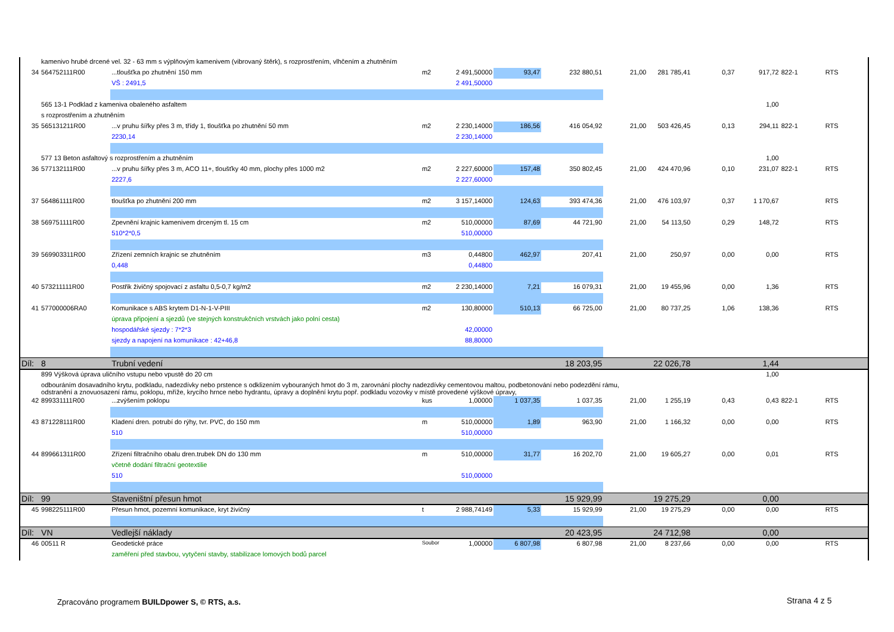| | kamenivo hrubé drcené vel. 32 - 63 mm s výplňovým kamenivem (vibrovaný štěrk), s rozprostřením, vlhčením a zhutněním | | | | | | | | | | | |
| 34 | 564752111R00 | ...tloušťka po zhutnění 150 mm | m2 | 2 491,50000 | 93,47 | 232 880,51 | 21,00 | 281 785,41 | 0,37 | 917,72 | 822-1 | RTS |
| | | VŠ : 2491,5 | | 2 491,50000 | | | | | | | | |
| | 565 13-1 Podklad z kameniva obaleného asfaltem | | | | | | | | | 1,00 | | |
| | s rozprostřením a zhutněním | | | | | | | | | | | |
| 35 | 565131211R00 | ...v pruhu šířky přes 3 m, třídy 1, tloušťka po zhutnění 50 mm | m2 | 2 230,14000 | 186,56 | 416 054,92 | 21,00 | 503 426,45 | 0,13 | 294,11 | 822-1 | RTS |
| | | 2230,14 | | 2 230,14000 | | | | | | | | |
| | 577 13 Beton asfaltový s rozprostřením a zhutněním | | | | | | | | | 1,00 | | |
| 36 | 577132111R00 | ...v pruhu šířky přes 3 m, ACO 11+, tloušťky 40 mm, plochy přes 1000 m2 | m2 | 2 227,60000 | 157,48 | 350 802,45 | 21,00 | 424 470,96 | 0,10 | 231,07 | 822-1 | RTS |
| | | 2227,6 | | 2 227,60000 | | | | | | | | |
| 37 | 564861111R00 | tloušťka po zhutnění 200 mm | m2 | 3 157,14000 | 124,63 | 393 474,36 | 21,00 | 476 103,97 | 0,37 | 1 170,67 | | RTS |
| 38 | 569751111R00 | Zpevnění krajnic kamenivem drceným tl. 15 cm | m2 | 510,00000 | 87,69 | 44 721,90 | 21,00 | 54 113,50 | 0,29 | 148,72 | | RTS |
| | | 510*2*0,5 | | 510,00000 | | | | | | | | |
| 39 | 569903311R00 | Zřízení zemních krajnic se zhutněním | m3 | 0,44800 | 462,97 | 207,41 | 21,00 | 250,97 | 0,00 | 0,00 | | RTS |
| | | 0,448 | | 0,44800 | | | | | | | | |
| 40 | 573211111R00 | Postřik živičný spojovací z asfaltu 0,5-0,7 kg/m2 | m2 | 2 230,14000 | 7,21 | 16 079,31 | 21,00 | 19 455,96 | 0,00 | 1,36 | | RTS |
| 41 | 577000006RA0 | Komunikace s ABS krytem D1-N-1-V-PIII | m2 | 130,80000 | 510,13 | 66 725,00 | 21,00 | 80 737,25 | 1,06 | 138,36 | | RTS |
| | | úprava připojení a sjezdů (ve stejných konstrukčních vrstvách jako polní cesta) | | | | | | | | | | |
| | | hospodářské sjezdy : 7*2*3 | | 42,00000 | | | | | | | | |
| | | sjezdy a napojení na komunikace : 42+46,8 | | 88,80000 | | | | | | | | |
| Díl: | 8 | Trubní vedení | | | | 18 203,95 | | 22 026,78 | | 1,44 | | |
| | 899 Výšková úprava uličního vstupu nebo vpustě do 20 cm | | | | | | | | | 1,00 | | |
| | odbouráním dosavadního krytu, podkladu, nadezdívky nebo prstence s odklizením vybouraných hmot do 3 m, zarovnání plochy nadezdívky cementovou maltou, podbetonování nebo podezdění rámu, odstranění a znovuosazení rámu, poklopu, mříže, krycího hrnce nebo hydrantu, úpravy a doplnění krytu popř. podkladu vozovky v místě provedené výškové úpravy, | | | | | | | | | | | |
| 42 | 899331111R00 | ...zvýšením poklopu | kus | 1,00000 | 1 037,35 | 1 037,35 | 21,00 | 1 255,19 | 0,43 | 0,43 | 822-1 | RTS |
| 43 | 871228111R00 | Kladení dren. potrubí do rýhy, tvr. PVC, do 150 mm | m | 510,00000 | 1,89 | 963,90 | 21,00 | 1 166,32 | 0,00 | 0,00 | | RTS |
| | | 510 | | 510,00000 | | | | | | | | |
| 44 | 899661311R00 | Zřízení filtračního obalu dren.trubek DN do 130 mm | m | 510,00000 | 31,77 | 16 202,70 | 21,00 | 19 605,27 | 0,00 | 0,01 | | RTS |
| | | včetně dodání filtrační geotextilie | | | | | | | | | | |
| | | 510 | | 510,00000 | | | | | | | | |
| Díl: | 99 | Staveništní přesun hmot | | | | 15 929,99 | | 19 275,29 | | 0,00 | | |
| 45 | 998225111R00 | Přesun hmot, pozemní komunikace, kryt živičný | t | 2 988,74149 | 5,33 | 15 929,99 | 21,00 | 19 275,29 | 0,00 | 0,00 | | RTS |
| Díl: | VN | Vedlejší náklady | | | | 20 423,95 | | 24 712,98 | | 0,00 | | |
| 46 | 00511 R | Geodetické práce | Soubor | 1,00000 | 6 807,98 | 6 807,98 | 21,00 | 8 237,66 | 0,00 | 0,00 | | RTS |
| | | zaměření před stavbou, vytyčení stavby, stabilizace lomových bodů parcel | | | | | | | | | | |
Zpracováno programem BUILDpower S, © RTS, a.s.
Strana 4 z 5